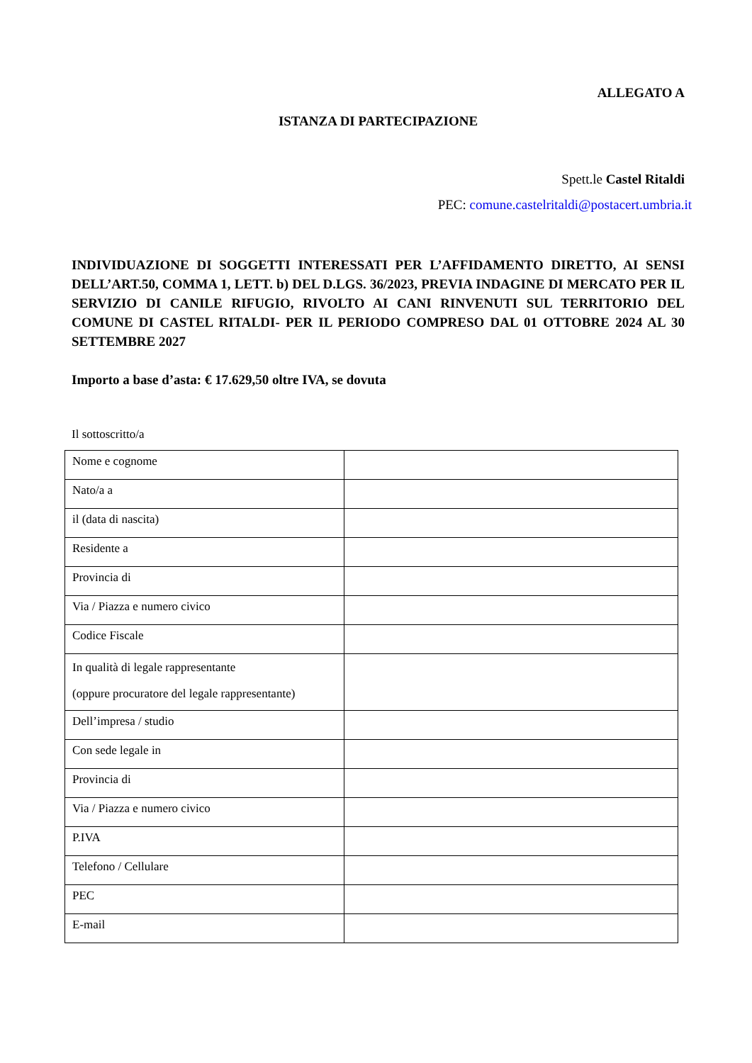ALLEGATO A
ISTANZA DI PARTECIPAZIONE
Spett.le Castel Ritaldi
PEC: comune.castelritaldi@postacert.umbria.it
INDIVIDUAZIONE DI SOGGETTI INTERESSATI PER L’AFFIDAMENTO DIRETTO, AI SENSI DELL’ART.50, COMMA 1, LETT. b) DEL D.LGS. 36/2023, PREVIA INDAGINE DI MERCATO PER IL SERVIZIO DI CANILE RIFUGIO, RIVOLTO AI CANI RINVENUTI SUL TERRITORIO DEL COMUNE DI CASTEL RITALDI- PER IL PERIODO COMPRESO DAL 01 OTTOBRE 2024 AL 30 SETTEMBRE 2027
Importo a base d’asta: € 17.629,50 oltre IVA, se dovuta
Il sottoscritto/a
| Nome e cognome | |
| Nato/a a | |
| il (data di nascita) | |
| Residente a | |
| Provincia di | |
| Via / Piazza e numero civico | |
| Codice Fiscale | |
| In qualità di legale rappresentante (oppure procuratore del legale rappresentante) | |
| Dell’impresa / studio | |
| Con sede legale in | |
| Provincia di | |
| Via / Piazza e numero civico | |
| P.IVA | |
| Telefono / Cellulare | |
| PEC | |
| E-mail | |